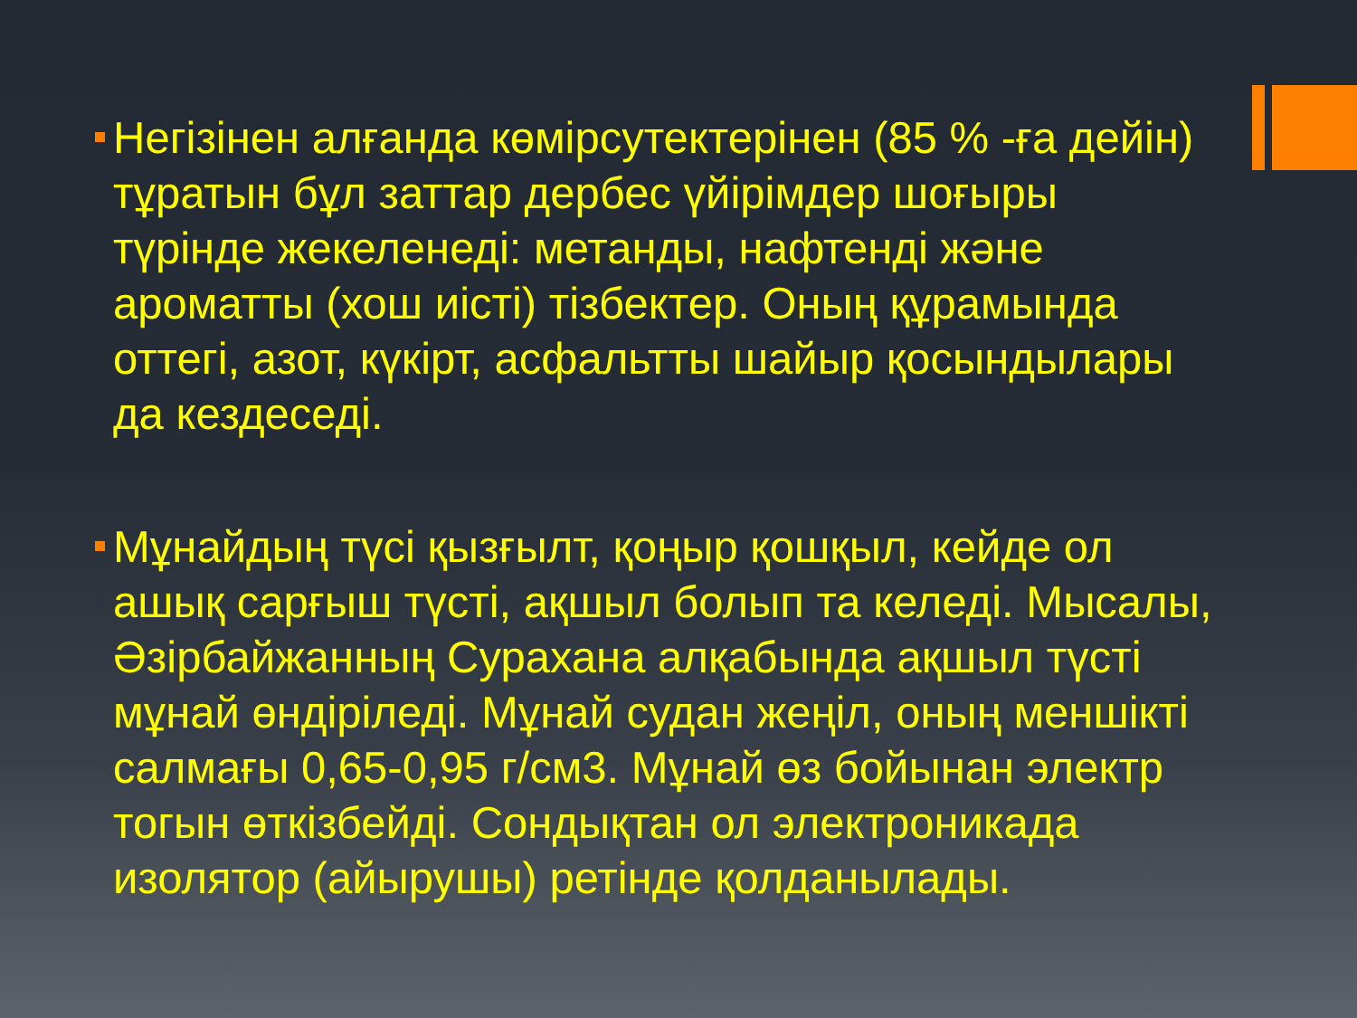Негізінен алғанда көмірсутектерінен (85 % -ға дейін) тұратын бұл заттар дербес үйірімдер шоғыры түрінде жекеленеді: метанды, нафтенді және ароматты (хош иісті) тізбектер. Оның құрамында оттегі, азот, күкірт, асфальтты шайыр қосындылары да кездеседі.
Мұнайдың түсі қызғылт, қоңыр қошқыл, кейде ол ашық сарғыш түсті, ақшыл болып та келеді. Мысалы, Әзірбайжанның Сурахана алқабында ақшыл түсті мұнай өндіріледі. Мұнай судан жеңіл, оның меншікті салмағы 0,65-0,95 г/см3. Мұнай өз бойынан электр тогын өткізбейді. Сондықтан ол электроникада изолятор (айырушы) ретінде қолданылады.